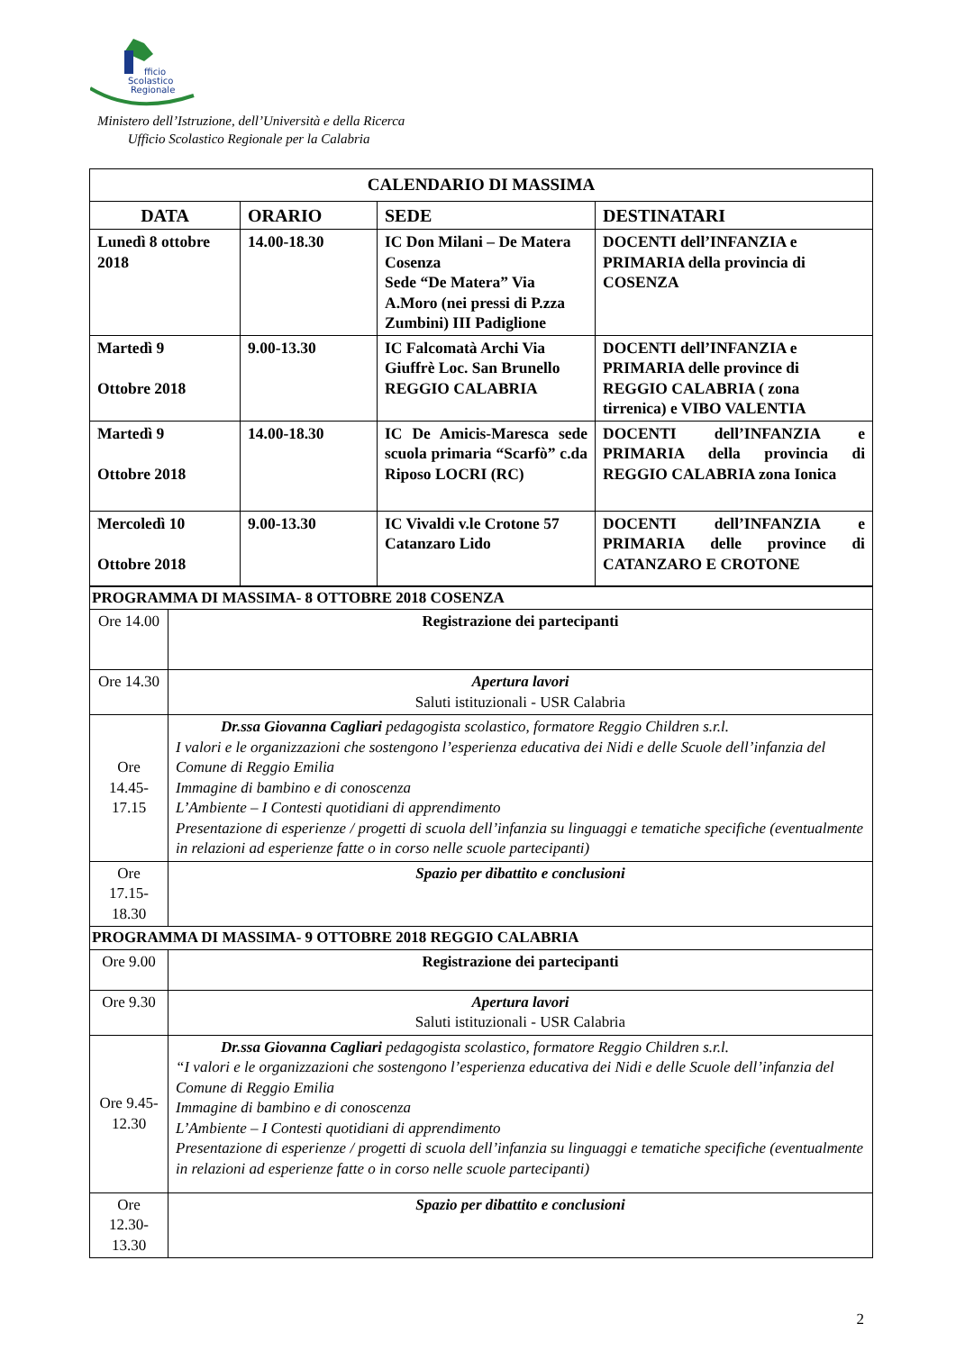Scolastico
Regionale
fficio
Ministero dell’Istruzione, dell’Università e della Ricerca
Ufficio Scolastico Regionale per la Calabria
| CALENDARIO DI MASSIMA | | | |
| DATA | ORARIO | SEDE | DESTINATARI |
| Lunedì 8 ottobre 2018 | 14.00-18.30 | IC Don Milani – De Matera Cosenza Sede “De Matera” Via A.Moro (nei pressi di P.zza Zumbini) III Padiglione | DOCENTI dell’INFANZIA e PRIMARIA della provincia di COSENZA |
| Martedì 9 Ottobre 2018 | 9.00-13.30 | IC Falcomatà Archi Via Giuffrè Loc. San Brunello REGGIO CALABRIA | DOCENTI dell’INFANZIA e PRIMARIA delle province di REGGIO CALABRIA ( zona tirrenica) e VIBO VALENTIA |
| Martedì 9 Ottobre 2018 | 14.00-18.30 | IC De Amicis-Maresca sede scuola primaria “Scarfò” c.da Riposo LOCRI (RC) | DOCENTI dell’INFANZIA e PRIMARIA della provincia di REGGIO CALABRIA zona Ionica |
| Mercoledì 10 Ottobre 2018 | 9.00-13.30 | IC Vivaldi v.le Crotone 57 Catanzaro Lido | DOCENTI dell’INFANZIA e PRIMARIA delle province di CATANZARO E CROTONE |
| PROGRAMMA DI MASSIMA- 8 OTTOBRE 2018 COSENZA | |
| Ore 14.00 | Registrazione dei partecipanti |
| Ore 14.30 | Apertura lavori Saluti istituzionali - USR Calabria |
| Ore 14.45-17.15 | Dr.ssa Giovanna Cagliari pedagogista scolastico, formatore Reggio Children s.r.l. I valori e le organizzazioni che sostengono l’esperienza educativa dei Nidi e delle Scuole dell’infanzia del Comune di Reggio Emilia Immagine di bambino e di conoscenza L’Ambiente – I Contesti quotidiani di apprendimento Presentazione di esperienze / progetti di scuola dell’infanzia su linguaggi e tematiche specifiche (eventualmente in relazioni ad esperienze fatte o in corso nelle scuole partecipanti) |
| Ore 17.15-18.30 | Spazio per dibattito e conclusioni |
| PROGRAMMA DI MASSIMA- 9 OTTOBRE 2018 REGGIO CALABRIA | |
| Ore 9.00 | Registrazione dei partecipanti |
| Ore 9.30 | Apertura lavori Saluti istituzionali - USR Calabria |
| Ore 9.45-12.30 | Dr.ssa Giovanna Cagliari pedagogista scolastico, formatore Reggio Children s.r.l. “I valori e le organizzazioni che sostengono l’esperienza educativa dei Nidi e delle Scuole dell’infanzia del Comune di Reggio Emilia Immagine di bambino e di conoscenza L’Ambiente – I Contesti quotidiani di apprendimento Presentazione di esperienze / progetti di scuola dell’infanzia su linguaggi e tematiche specifiche (eventualmente in relazioni ad esperienze fatte o in corso nelle scuole partecipanti) |
| Ore 12.30-13.30 | Spazio per dibattito e conclusioni |
2